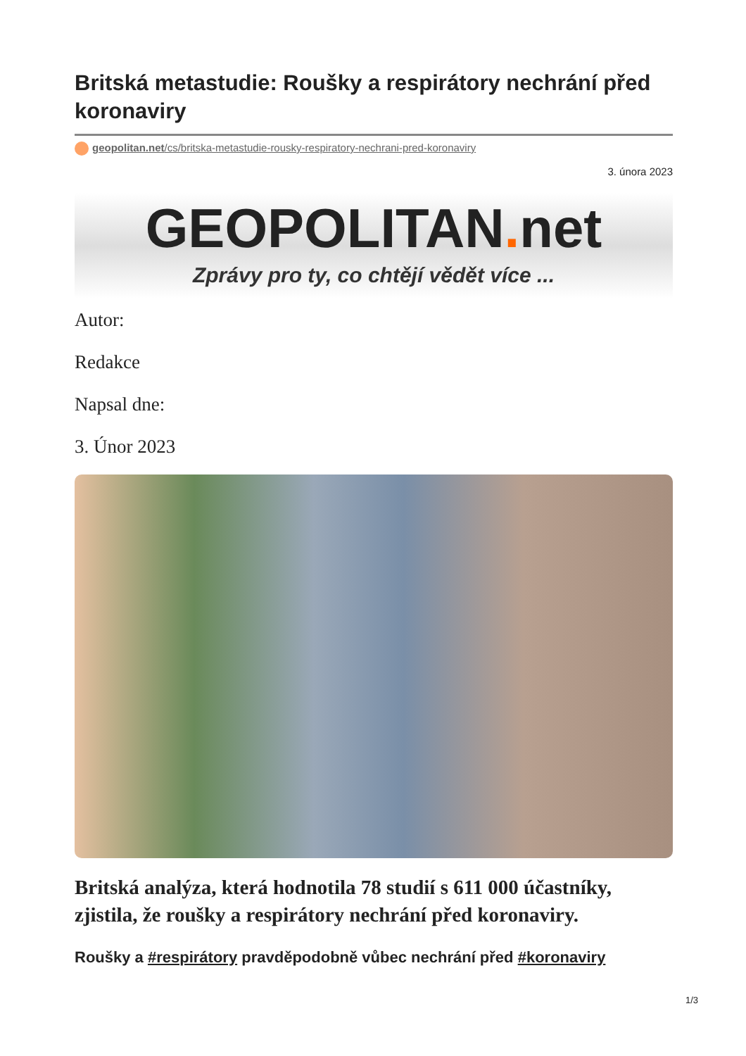Britská metastudie: Roušky a respirátory nechrání před koronaviry
geopolitan.net/cs/britska-metastudie-rousky-respiratory-nechrani-pred-koronaviry
3. února 2023
GEOPOLITAN. net
Zprávy pro ty, co chtějí vědět více ...
Autor:
Redakce
Napsal dne:
3. Únor 2023
Britská analýza, která hodnotila 78 studií s 611 000 účastníky, zjistila, že roušky a respirátory nechrání před koronaviry.
Roušky a #respirátory pravděpodobně vůbec nechrání před #koronaviry
1/3